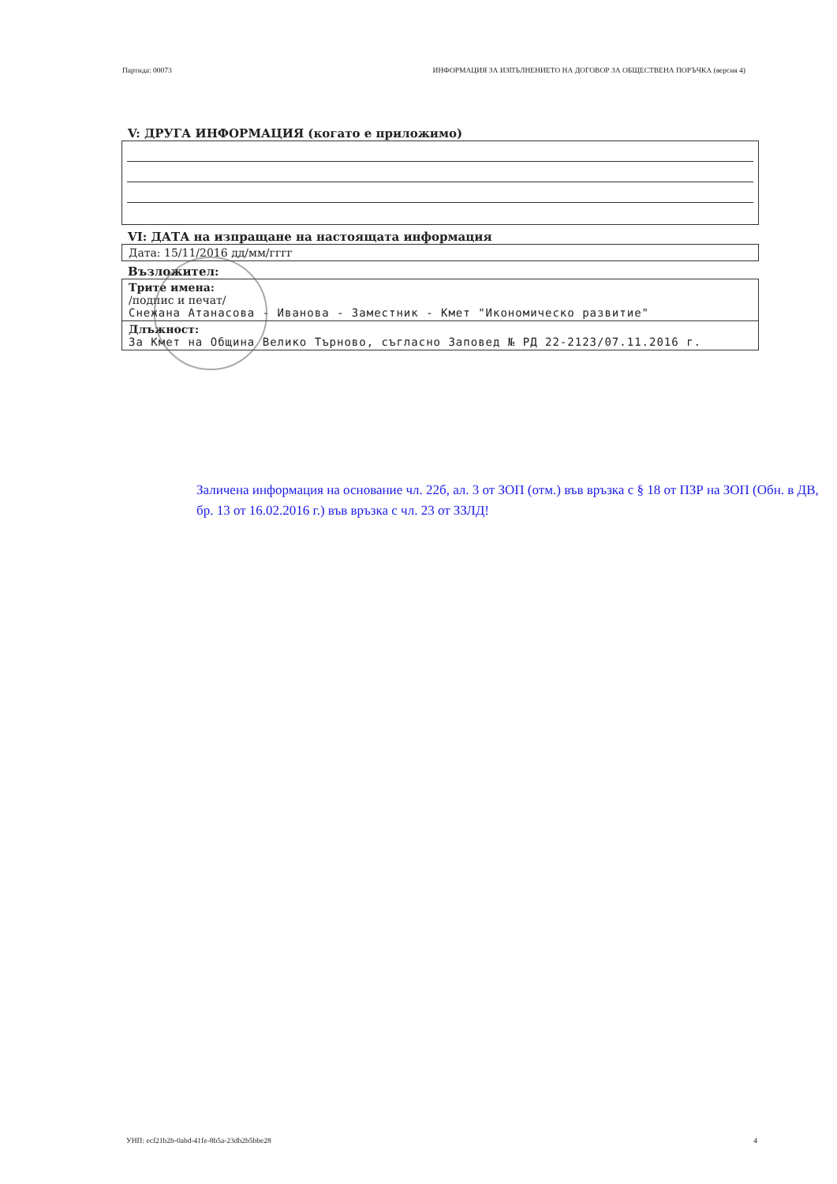Партида: 00073 ИНФОРМАЦИЯ ЗА ИЗПЪЛНЕНИЕТО НА ДОГОВОР ЗА ОБЩЕСТВЕНА ПОРЪЧКА (версия 4)
V: ДРУГА ИНФОРМАЦИЯ (когато е приложимо)
VI: ДАТА на изпращане на настоящата информация
Дата: 15/11/2016 дд/мм/гггг
Възложител:
Трите имена:
/подпис и печат/
Снежана Атанасова - Иванова - Заместник - Кмет "Икономическо развитие"
Длъжност:
За Кмет на Община Велико Търново, съгласно Заповед № РД 22-2123/07.11.2016 г.
Заличена информация на основание чл. 22б, ал. 3 от ЗОП (отм.) във връзка с § 18 от ПЗР на ЗОП (Обн. в ДВ, бр. 13 от 16.02.2016 г.) във връзка с чл. 23 от ЗЗЛД!
УНП: ecf21b2b-0abd-41fe-8b5a-23db2b5bbe28 4